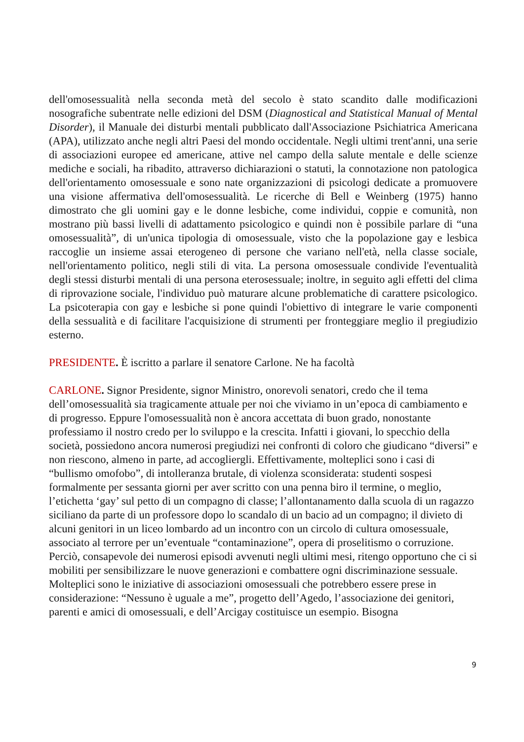dell'omosessualità nella seconda metà del secolo è stato scandito dalle modificazioni nosografiche subentrate nelle edizioni del DSM (Diagnostical and Statistical Manual of Mental Disorder), il Manuale dei disturbi mentali pubblicato dall'Associazione Psichiatrica Americana (APA), utilizzato anche negli altri Paesi del mondo occidentale. Negli ultimi trent'anni, una serie di associazioni europee ed americane, attive nel campo della salute mentale e delle scienze mediche e sociali, ha ribadito, attraverso dichiarazioni o statuti, la connotazione non patologica dell'orientamento omosessuale e sono nate organizzazioni di psicologi dedicate a promuovere una visione affermativa dell'omosessualità. Le ricerche di Bell e Weinberg (1975) hanno dimostrato che gli uomini gay e le donne lesbiche, come individui, coppie e comunità, non mostrano più bassi livelli di adattamento psicologico e quindi non è possibile parlare di “una omosessualità”, di un'unica tipologia di omosessuale, visto che la popolazione gay e lesbica raccoglie un insieme assai eterogeneo di persone che variano nell'età, nella classe sociale, nell'orientamento politico, negli stili di vita. La persona omosessuale condivide l'eventualità degli stessi disturbi mentali di una persona eterosessuale; inoltre, in seguito agli effetti del clima di riprovazione sociale, l'individuo può maturare alcune problematiche di carattere psicologico. La psicoterapia con gay e lesbiche si pone quindi l'obiettivo di integrare le varie componenti della sessualità e di facilitare l'acquisizione di strumenti per fronteggiare meglio il pregiudizio esterno.
PRESIDENTE. È iscritto a parlare il senatore Carlone. Ne ha facoltà
CARLONE. Signor Presidente, signor Ministro, onorevoli senatori, credo che il tema dell’omosessualità sia tragicamente attuale per noi che viviamo in un’epoca di cambiamento e di progresso. Eppure l'omosessualità non è ancora accettata di buon grado, nonostante professiamo il nostro credo per lo sviluppo e la crescita. Infatti i giovani, lo specchio della società, possiedono ancora numerosi pregiudizi nei confronti di coloro che giudicano “diversi” e non riescono, almeno in parte, ad accogliergli. Effettivamente, molteplici sono i casi di “bullismo omofobo”, di intolleranza brutale, di violenza sconsiderata: studenti sospesi formalmente per sessanta giorni per aver scritto con una penna biro il termine, o meglio, l’etichetta ‘gay’ sul petto di un compagno di classe; l’allontanamento dalla scuola di un ragazzo siciliano da parte di un professore dopo lo scandalo di un bacio ad un compagno; il divieto di alcuni genitori in un liceo lombardo ad un incontro con un circolo di cultura omosessuale, associato al terrore per un’eventuale “contaminazione”, opera di proselitismo o corruzione. Perciò, consapevole dei numerosi episodi avvenuti negli ultimi mesi, ritengo opportuno che ci si mobiliti per sensibilizzare le nuove generazioni e combattere ogni discriminazione sessuale. Molteplici sono le iniziative di associazioni omosessuali che potrebbero essere prese in considerazione: “Nessuno è uguale a me”, progetto dell’Agedo, l’associazione dei genitori, parenti e amici di omosessuali, e dell’Arcigay costituisce un esempio. Bisogna
9